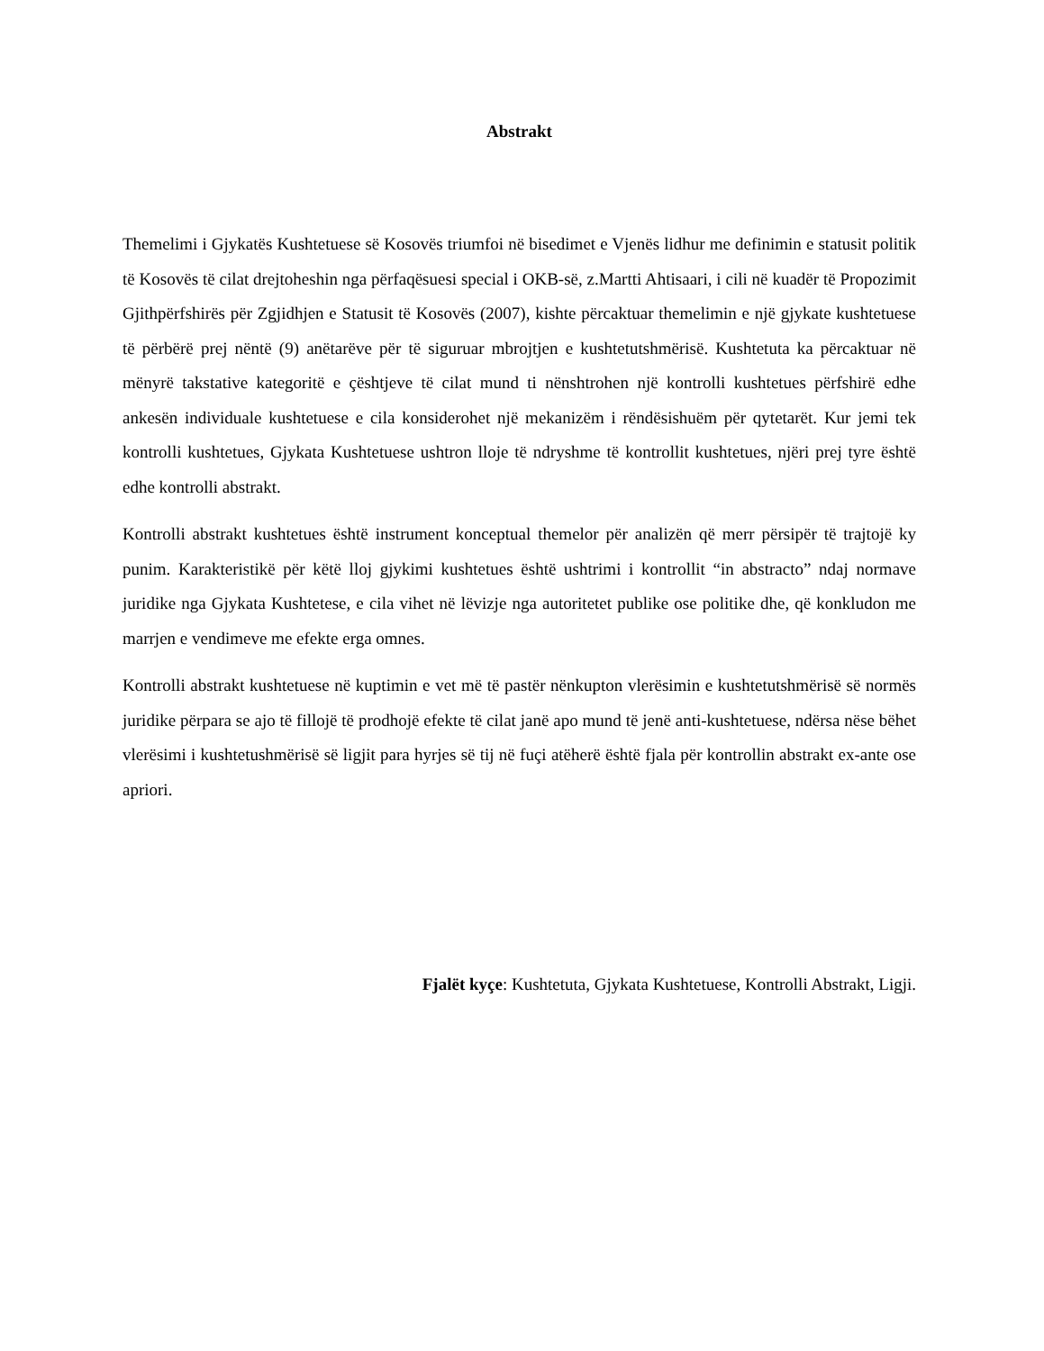Abstrakt
Themelimi i Gjykatës Kushtetuese së Kosovës triumfoi në bisedimet e Vjenës lidhur me definimin e statusit politik të Kosovës të cilat drejtoheshin nga përfaqësuesi special i OKB-së, z.Martti Ahtisaari, i cili në kuadër të Propozimit Gjithpërfshirës për Zgjidhjen e Statusit të Kosovës (2007), kishte përcaktuar themelimin e një gjykate kushtetuese të përbërë prej nëntë (9) anëtarëve për të siguruar mbrojtjen e kushtetutshmërisë. Kushtetuta ka përcaktuar në mënyrë takstative kategoritë e çështjeve të cilat mund ti nënshtrohen një kontrolli kushtetues përfshirë edhe ankesën individuale kushtetuese e cila konsiderohet një mekanizëm i rëndësishuëm për qytetarët. Kur jemi tek kontrolli kushtetues, Gjykata Kushtetuese ushtron lloje të ndryshme të kontrollit kushtetues, njëri prej tyre është edhe kontrolli abstrakt.
Kontrolli abstrakt kushtetues është instrument konceptual themelor për analizën që merr përsipër të trajtojë ky punim. Karakteristikë për këtë lloj gjykimi kushtetues është ushtrimi i kontrollit “in abstracto” ndaj normave juridike nga Gjykata Kushtetese, e cila vihet në lëvizje nga autoritetet publike ose politike dhe, që konkludon me marrjen e vendimeve me efekte erga omnes.
Kontrolli abstrakt kushtetuese në kuptimin e vet më të pastër nënkupton vlerësimin e kushtetutshmërisë së normës juridike përpara se ajo të fillojë të prodhojë efekte të cilat janë apo mund të jenë anti-kushtetuese, ndërsa nëse bëhet vlerësimi i kushtetushmërisë së ligjit para hyrjes së tij në fuçi atëherë është fjala për kontrollin abstrakt ex-ante ose apriori.
Fjalët kyçe: Kushtetuta, Gjykata Kushtetuese, Kontrolli Abstrakt, Ligji.